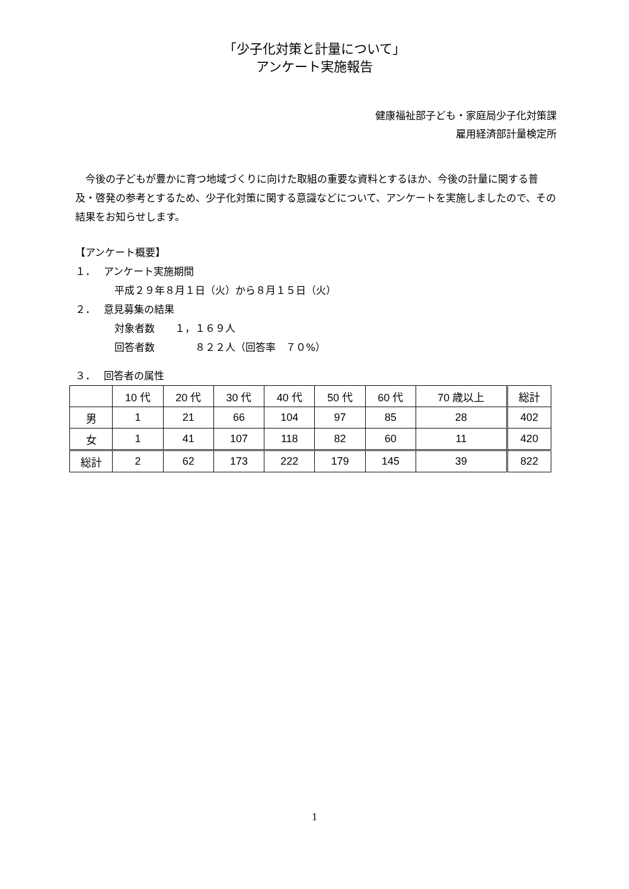「少子化対策と計量について」
アンケート実施報告
健康福祉部子ども・家庭局少子化対策課
雇用経済部計量検定所
　今後の子どもが豊かに育つ地域づくりに向けた取組の重要な資料とするほか、今後の計量に関する普及・啓発の参考とするため、少子化対策に関する意識などについて、アンケートを実施しましたので、その結果をお知らせします。
【アンケート概要】
１．　 アンケート実施期間
平成２９年８月１日（火）から８月１５日（火）
２．　 意見募集の結果
対象者数　　１，１６９人
回答者数　　　　８２２人（回答率　７０%）
３．　 回答者の属性
| | 10 代 | 20 代 | 30 代 | 40 代 | 50 代 | 60 代 | 70 歳以上 | 総計 |
| --- | --- | --- | --- | --- | --- | --- | --- | --- |
| 男 | 1 | 21 | 66 | 104 | 97 | 85 | 28 | 402 |
| 女 | 1 | 41 | 107 | 118 | 82 | 60 | 11 | 420 |
| 総計 | 2 | 62 | 173 | 222 | 179 | 145 | 39 | 822 |
1